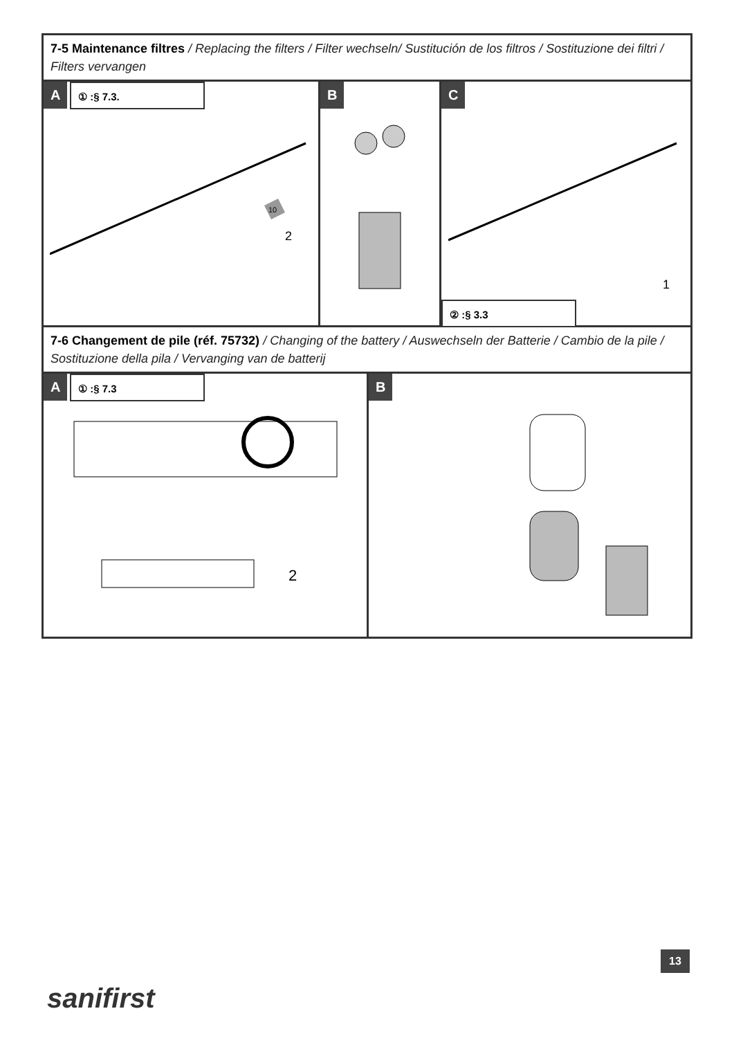7-5 Maintenance filtres / Replacing the filters / Filter wechseln/ Sustitución de los filtros / Sostituzione dei filtri / Filters vervangen
A
① :§ 7.3.
2
10
B C
1
② :§ 3.3
7-6 Changement de pile (réf. 75732) / Changing of the battery / Auswechseln der Batterie / Cambio de la pile / Sostituzione della pila / Vervanging van de batterij
A
① :§ 7.3
2
B
13
sanifirst